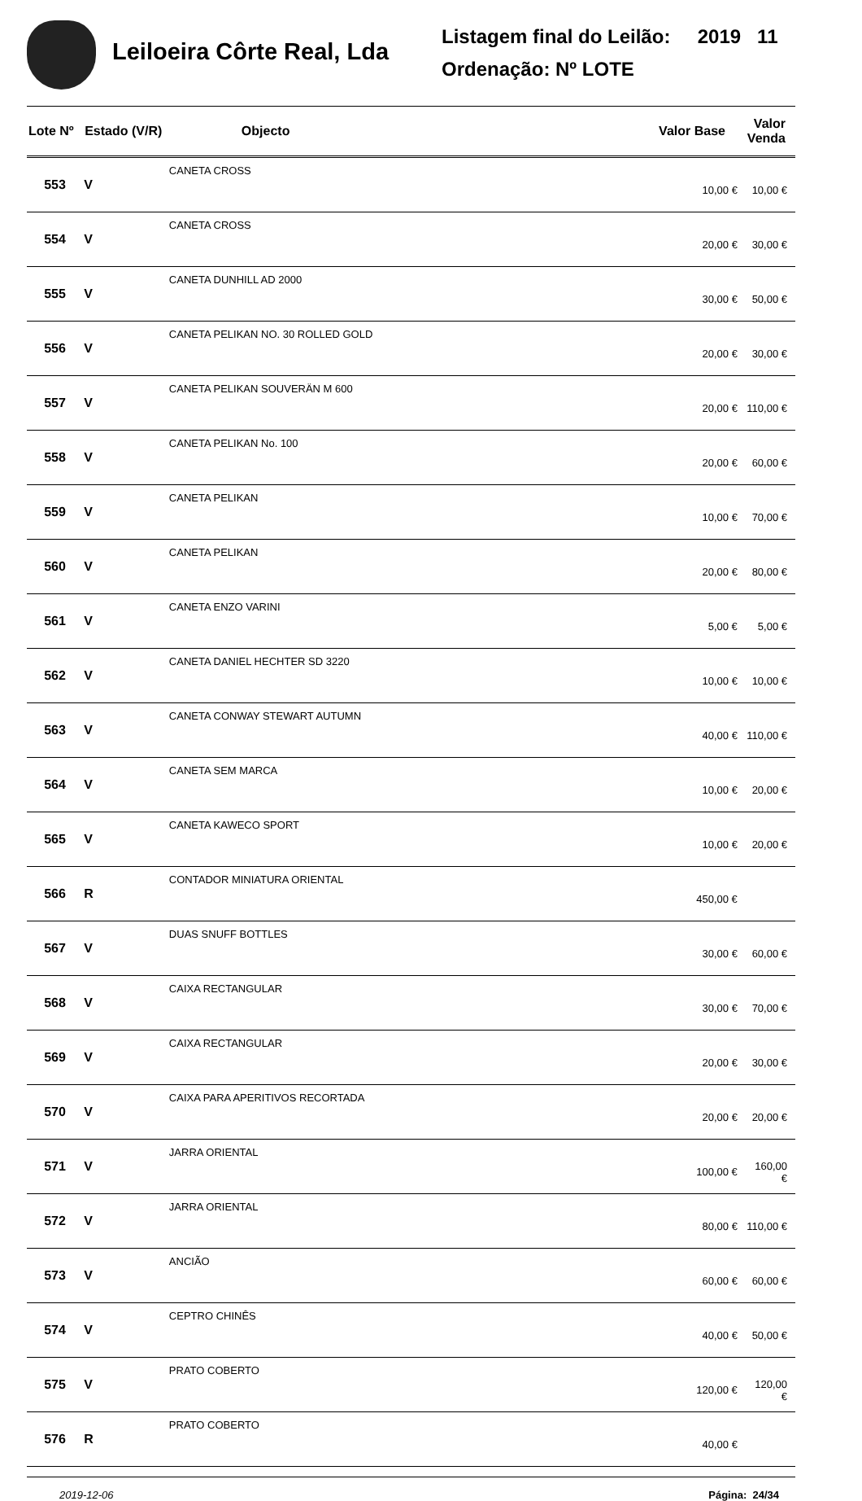Leiloeira Côrte Real, Lda
Listagem final do Leilão: 2019 11
Ordenação: Nº LOTE
| Lote Nº | Estado (V/R) | Objecto | Valor Base | Valor Venda |
| --- | --- | --- | --- | --- |
| 553 | V | CANETA CROSS | 10,00 € | 10,00 € |
| 554 | V | CANETA CROSS | 20,00 € | 30,00 € |
| 555 | V | CANETA DUNHILL AD 2000 | 30,00 € | 50,00 € |
| 556 | V | CANETA PELIKAN NO. 30 ROLLED GOLD | 20,00 € | 30,00 € |
| 557 | V | CANETA PELIKAN SOUVERÄN M 600 | 20,00 € | 110,00 € |
| 558 | V | CANETA PELIKAN No. 100 | 20,00 € | 60,00 € |
| 559 | V | CANETA PELIKAN | 10,00 € | 70,00 € |
| 560 | V | CANETA PELIKAN | 20,00 € | 80,00 € |
| 561 | V | CANETA ENZO VARINI | 5,00 € | 5,00 € |
| 562 | V | CANETA DANIEL HECHTER SD 3220 | 10,00 € | 10,00 € |
| 563 | V | CANETA CONWAY STEWART AUTUMN | 40,00 € | 110,00 € |
| 564 | V | CANETA SEM MARCA | 10,00 € | 20,00 € |
| 565 | V | CANETA KAWECO SPORT | 10,00 € | 20,00 € |
| 566 | R | CONTADOR MINIATURA ORIENTAL | 450,00 € | |
| 567 | V | DUAS SNUFF BOTTLES | 30,00 € | 60,00 € |
| 568 | V | CAIXA RECTANGULAR | 30,00 € | 70,00 € |
| 569 | V | CAIXA RECTANGULAR | 20,00 € | 30,00 € |
| 570 | V | CAIXA PARA APERITIVOS RECORTADA | 20,00 € | 20,00 € |
| 571 | V | JARRA ORIENTAL | 100,00 € | 160,00 € |
| 572 | V | JARRA ORIENTAL | 80,00 € | 110,00 € |
| 573 | V | ANCIÃO | 60,00 € | 60,00 € |
| 574 | V | CEPTRO CHINÊS | 40,00 € | 50,00 € |
| 575 | V | PRATO COBERTO | 120,00 € | 120,00 € |
| 576 | R | PRATO COBERTO | 40,00 € | |
2019-12-06 Página: 24/34